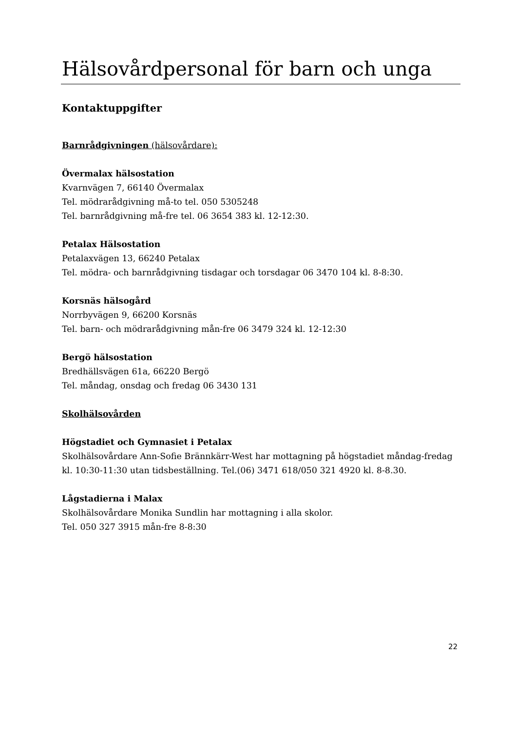Hälsovårdpersonal för barn och unga
Kontaktuppgifter
Barnrådgivningen (hälsovårdare):
Övermalax hälsostation
Kvarnvägen 7, 66140 Övermalax
Tel. mödrarådgivning må-to tel. 050 5305248
Tel. barnrådgivning må-fre tel. 06 3654 383 kl. 12-12:30.
Petalax Hälsostation
Petalaxvägen 13, 66240 Petalax
Tel. mödra- och barnrådgivning tisdagar och torsdagar 06 3470 104 kl. 8-8:30.
Korsnäs hälsogård
Norrbyvägen 9, 66200 Korsnäs
Tel. barn- och mödrarådgivning mån-fre 06 3479 324 kl. 12-12:30
Bergö hälsostation
Bredhällsvägen 61a, 66220 Bergö
Tel. måndag, onsdag och fredag 06 3430 131
Skolhälsovården
Högstadiet och Gymnasiet i Petalax
Skolhälsovårdare Ann-Sofie Brännkärr-West har mottagning på högstadiet måndag-fredag kl. 10:30-11:30 utan tidsbeställning. Tel.(06) 3471 618/050 321 4920 kl. 8-8.30.
Lågstadierna i Malax
Skolhälsovårdare Monika Sundlin har mottagning i alla skolor.
Tel. 050 327 3915 mån-fre 8-8:30
22